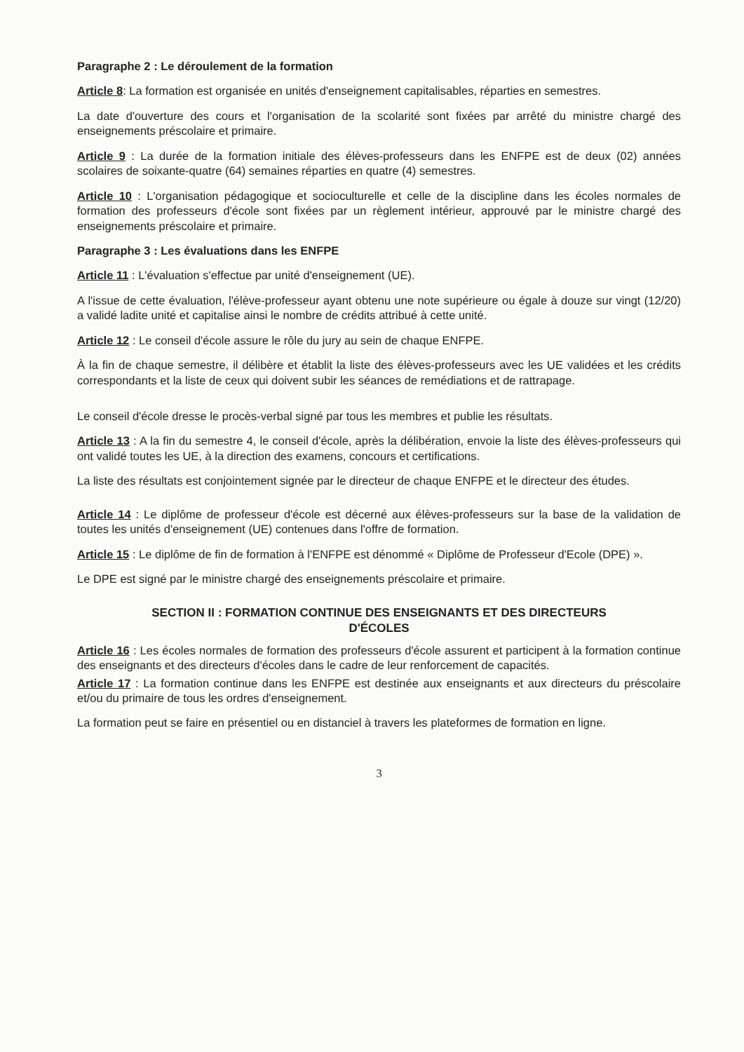Paragraphe 2 : Le déroulement de la formation
Article 8: La formation est organisée en unités d'enseignement capitalisables, réparties en semestres.
La date d'ouverture des cours et l'organisation de la scolarité sont fixées par arrêté du ministre chargé des enseignements préscolaire et primaire.
Article 9 : La durée de la formation initiale des élèves-professeurs dans les ENFPE est de deux (02) années scolaires de soixante-quatre (64) semaines réparties en quatre (4) semestres.
Article 10 : L'organisation pédagogique et socioculturelle et celle de la discipline dans les écoles normales de formation des professeurs d'école sont fixées par un règlement intérieur, approuvé par le ministre chargé des enseignements préscolaire et primaire.
Paragraphe 3 : Les évaluations dans les ENFPE
Article 11 : L'évaluation s'effectue par unité d'enseignement (UE).
A l'issue de cette évaluation, l'élève-professeur ayant obtenu une note supérieure ou égale à douze sur vingt (12/20) a validé ladite unité et capitalise ainsi le nombre de crédits attribué à cette unité.
Article 12 : Le conseil d'école assure le rôle du jury au sein de chaque ENFPE.
À la fin de chaque semestre, il délibère et établit la liste des élèves-professeurs avec les UE validées et les crédits correspondants et la liste de ceux qui doivent subir les séances de remédiations et de rattrapage.
Le conseil d'école dresse le procès-verbal signé par tous les membres et publie les résultats.
Article 13 : A la fin du semestre 4, le conseil d'école, après la délibération, envoie la liste des élèves-professeurs qui ont validé toutes les UE, à la direction des examens, concours et certifications.
La liste des résultats est conjointement signée par le directeur de chaque ENFPE et le directeur des études.
Article 14 : Le diplôme de professeur d'école est décerné aux élèves-professeurs sur la base de la validation de toutes les unités d'enseignement (UE) contenues dans l'offre de formation.
Article 15 : Le diplôme de fin de formation à l'ENFPE est dénommé « Diplôme de Professeur d'Ecole (DPE) ».
Le DPE est signé par le ministre chargé des enseignements préscolaire et primaire.
SECTION II : FORMATION CONTINUE DES ENSEIGNANTS ET DES DIRECTEURS
D'ÉCOLES
Article 16 : Les écoles normales de formation des professeurs d'école assurent et participent à la formation continue des enseignants et des directeurs d'écoles dans le cadre de leur renforcement de capacités.
Article 17 : La formation continue dans les ENFPE est destinée aux enseignants et aux directeurs du préscolaire et/ou du primaire de tous les ordres d'enseignement.
La formation peut se faire en présentiel ou en distanciel à travers les plateformes de formation en ligne.
3